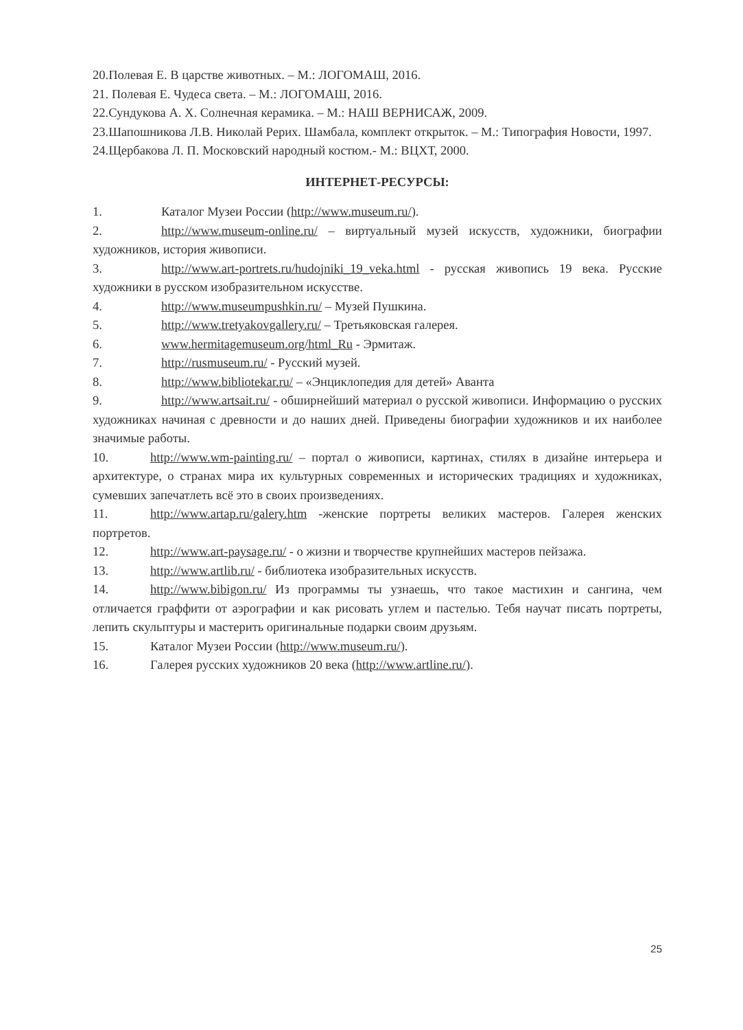20.Полевая Е. В царстве животных. – М.: ЛОГОМАШ, 2016.
21. Полевая Е. Чудеса света. – М.: ЛОГОМАШ, 2016.
22.Сундукова А. Х. Солнечная керамика. – М.: НАШ ВЕРНИСАЖ, 2009.
23.Шапошникова Л.В. Николай Рерих. Шамбала, комплект открыток. – М.: Типография Новости, 1997.
24.Щербакова Л. П. Московский народный костюм.- М.: ВЦХТ, 2000.
ИНТЕРНЕТ-РЕСУРСЫ:
1. Каталог Музеи России (http://www.museum.ru/).
2. http://www.museum-online.ru/ – виртуальный музей искусств, художники, биографии художников, история живописи.
3. http://www.art-portrets.ru/hudojniki_19_veka.html - русская живопись 19 века. Русские художники в русском изобразительном искусстве.
4. http://www.museumpushkin.ru/ – Музей Пушкина.
5. http://www.tretyakovgallery.ru/ – Третьяковская галерея.
6. www.hermitagemuseum.org/html_Ru - Эрмитаж.
7. http://rusmuseum.ru/ - Русский музей.
8. http://www.bibliotekar.ru/ – «Энциклопедия для детей» Аванта
9. http://www.artsait.ru/ - обширнейший материал о русской живописи. Информацию о русских художниках начиная с древности и до наших дней. Приведены биографии художников и их наиболее значимые работы.
10. http://www.wm-painting.ru/ – портал о живописи, картинах, стилях в дизайне интерьера и архитектуре, о странах мира их культурных современных и исторических традициях и художниках, сумевших запечатлеть всё это в своих произведениях.
11. http://www.artap.ru/galery.htm -женские портреты великих мастеров. Галерея женских портретов.
12. http://www.art-paysage.ru/ - о жизни и творчестве крупнейших мастеров пейзажа.
13. http://www.artlib.ru/ - библиотека изобразительных искусств.
14. http://www.bibigon.ru/ Из программы ты узнаешь, что такое мастихин и сангина, чем отличается граффити от аэрографии и как рисовать углем и пастелью. Тебя научат писать портреты, лепить скульптуры и мастерить оригинальные подарки своим друзьям.
15. Каталог Музеи России (http://www.museum.ru/).
16. Галерея русских художников 20 века (http://www.artline.ru/).
25